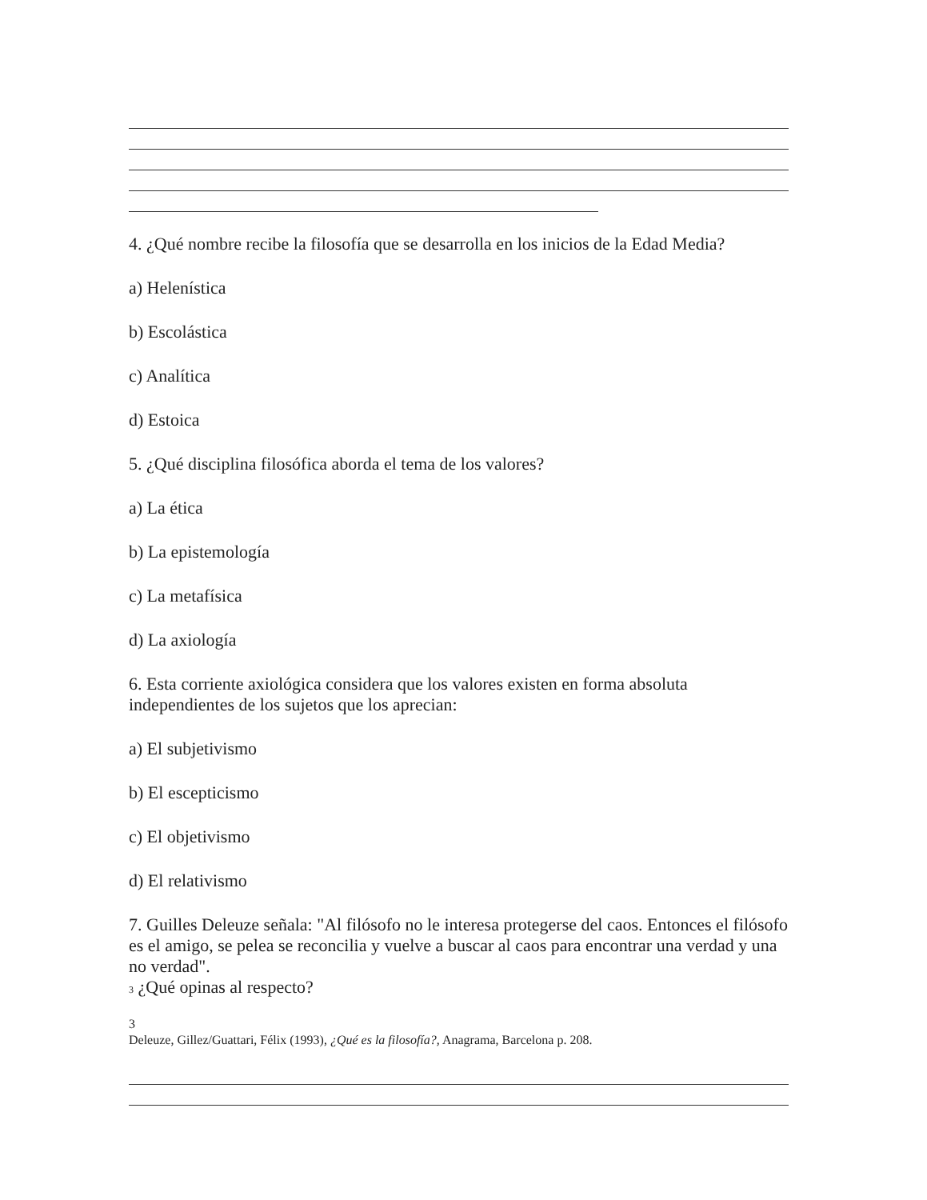4. ¿Qué nombre recibe la filosofía que se desarrolla en los inicios de la Edad Media?
a) Helenística
b) Escolástica
c) Analítica
d) Estoica
5. ¿Qué disciplina filosófica aborda el tema de los valores?
a) La ética
b) La epistemología
c) La metafísica
d) La axiología
6. Esta corriente axiológica considera que los valores existen en forma absoluta independientes de los sujetos que los aprecian:
a) El subjetivismo
b) El escepticismo
c) El objetivismo
d) El relativismo
7. Guilles Deleuze señala: "Al filósofo no le interesa protegerse del caos. Entonces el filósofo es el amigo, se pelea se reconcilia y vuelve a buscar al caos para encontrar una verdad y una no verdad".
3 ¿Qué opinas al respecto?
3
Deleuze, Gillez/Guattari, Félix (1993), ¿Qué es la filosofía?, Anagrama, Barcelona p. 208.